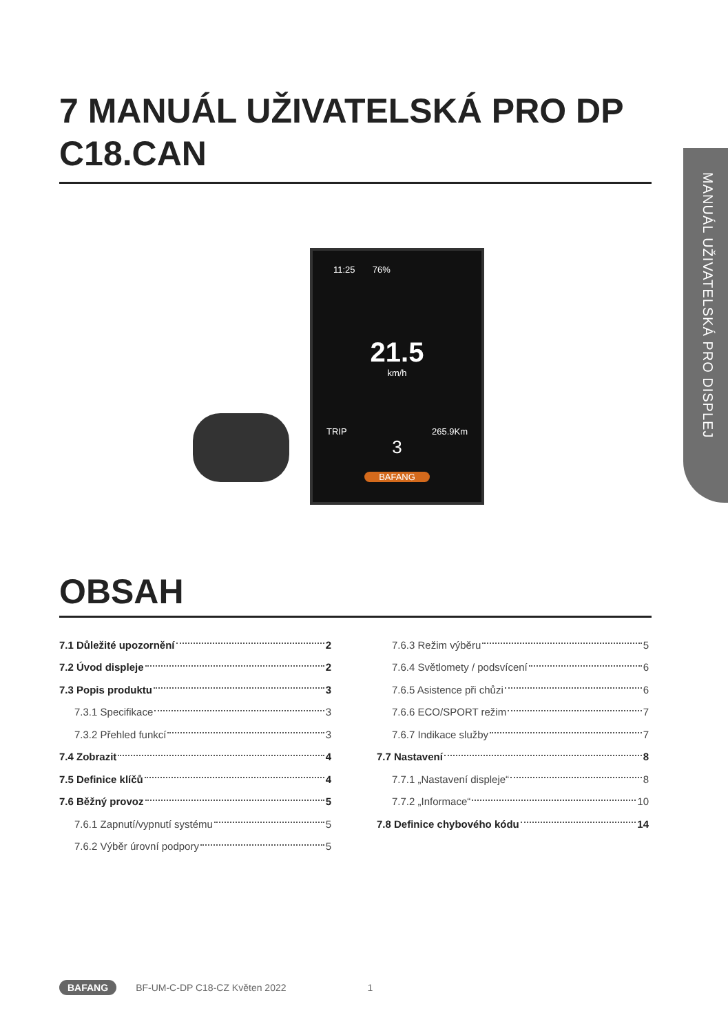7 MANUÁL UŽIVATELSKÁ PRO DP C18.CAN
MANUÁL UŽIVATELSKÁ PRO DISPLEJ
11:25 76%
21.5
km/h
TRIP 265.9Km
3
BAFANG
OBSAH
7.1 Důležité upozornění 2
7.2 Úvod displeje 2
7.3 Popis produktu 3
7.3.1 Specifikace 3
7.3.2 Přehled funkcí 3
7.4 Zobrazit 4
7.5 Definice klíčů 4
7.6 Běžný provoz 5
7.6.1 Zapnutí/vypnutí systému 5
7.6.2 Výběr úrovní podpory 5
7.6.3 Režim výběru 5
7.6.4 Světlomety / podsvícení 6
7.6.5 Asistence při chůzi 6
7.6.6 ECO/SPORT režim 7
7.6.7 Indikace služby 7
7.7 Nastavení 8
7.7.1 „Nastavení displeje“ 8
7.7.2 „Informace“ 10
7.8 Definice chybového kódu 14
BAFANG BF-UM-C-DP C18-CZ Květen 2022 1